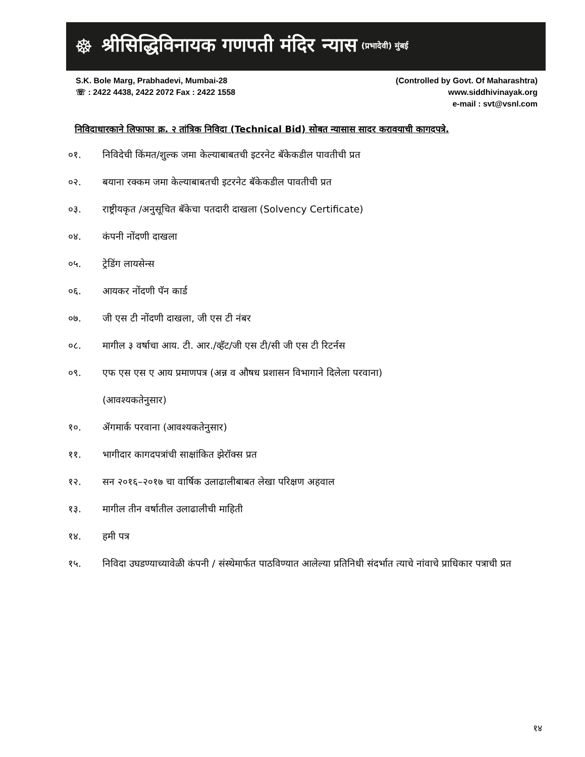☸
श्रीसिद्धिविनायक गणपती मंदिर न्यास
(प्रभादेवी) मुंबई
S.K. Bole Marg, Prabhadevi, Mumbai-28
☏ : 2422 4438, 2422 2072 Fax : 2422 1558
(Controlled by Govt. Of Maharashtra)
www.siddhivinayak.org
e-mail : svt@vsnl.com
निविदाधारकाने लिफाफा क्र. २ तांत्रिक निविदा (Technical Bid) सोबत न्यासास सादर करावयाची कागदपत्रे.
०१. निविदेची किंमत/शुल्क जमा केल्याबाबतची इटरनेट बॅकेकडील पावतीची प्रत
०२. बयाना रक्कम जमा केल्याबाबतची इटरनेट बॅकेकडील पावतीची प्रत
०३. राष्ट्रीयकृत /अनुसूचित बॅकेचा पतदारी दाखला (Solvency Certificate)
०४. कंपनी नोंदणी दाखला
०५. ट्रेडिंग लायसेन्स
०६. आयकर नोंदणी पॅन कार्ड
०७. जी एस टी नोंदणी दाखला, जी एस टी नंबर
०८. मागील ३ वर्षाचा आय. टी. आर./व्हॅट/जी एस टी/सी जी एस टी रिटर्नस
०९. एफ एस एस ए आय प्रमाणपत्र (अन्न व औषध प्रशासन विभागाने दिलेला परवाना)
(आवश्यकतेनुसार)
१०. ॲगमार्क परवाना (आवश्यकतेनुसार)
११. भागीदार कागदपत्रांची साक्षांकित झेरॉक्स प्रत
१२. सन २०१६–२०१७ चा वार्षिक उलाढालीबाबत लेखा परिक्षण अहवाल
१३. मागील तीन वर्षातील उलाढालीची माहिती
१४. हमी पत्र
१५. निविदा उघडण्याच्यावेळी कंपनी / संस्थेमार्फत पाठविण्यात आलेल्या प्रतिनिधी संदर्भात त्याचे नांवाचे प्राधिकार पत्राची प्रत
१४